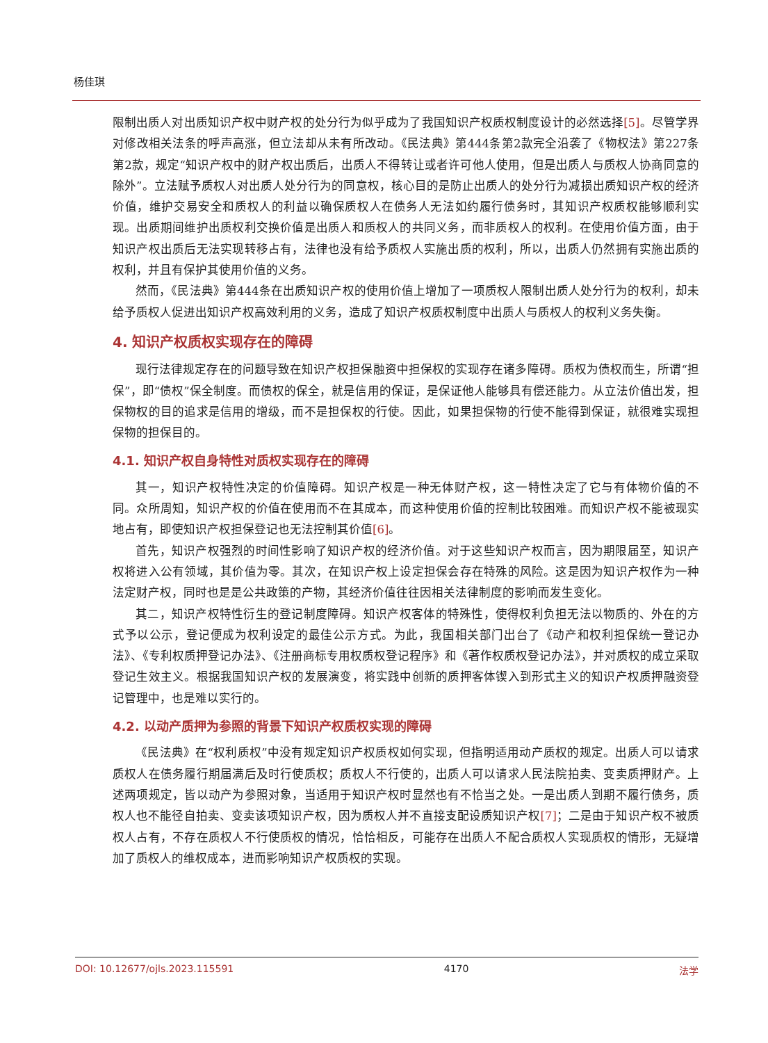杨佳琪
限制出质人对出质知识产权中财产权的处分行为似乎成为了我国知识产权质权制度设计的必然选择[5]。尽管学界对修改相关法条的呼声高涨，但立法却从未有所改动。《民法典》第444条第2款完全沿袭了《物权法》第227条第2款，规定“知识产权中的财产权出质后，出质人不得转让或者许可他人使用，但是出质人与质权人协商同意的除外”。立法赋予质权人对出质人处分行为的同意权，核心目的是防止出质人的处分行为减损出质知识产权的经济价值，维护交易安全和质权人的利益以确保质权人在债务人无法如约履行债务时，其知识产权质权能够顺利实现。出质期间维护出质权利交换价值是出质人和质权人的共同义务，而非质权人的权利。在使用价值方面，由于知识产权出质后无法实现转移占有，法律也没有给予质权人实施出质的权利，所以，出质人仍然拥有实施出质的权利，并且有保护其使用价值的义务。
然而，《民法典》第444条在出质知识产权的使用价值上增加了一项质权人限制出质人处分行为的权利，却未给予质权人促进出知识产权高效利用的义务，造成了知识产权质权制度中出质人与质权人的权利义务失衡。
4. 知识产权质权实现存在的障碍
现行法律规定存在的问题导致在知识产权担保融资中担保权的实现存在诸多障碍。质权为债权而生，所谓“担保”，即“债权”保全制度。而债权的保全，就是信用的保证，是保证他人能够具有偿还能力。从立法价值出发，担保物权的目的追求是信用的增级，而不是担保权的行使。因此，如果担保物的行使不能得到保证，就很难实现担保物的担保目的。
4.1. 知识产权自身特性对质权实现存在的障碍
其一，知识产权特性决定的价值障碍。知识产权是一种无体财产权，这一特性决定了它与有体物价值的不同。众所周知，知识产权的价值在使用而不在其成本，而这种使用价值的控制比较困难。而知识产权不能被现实地占有，即使知识产权担保登记也无法控制其价值[6]。
首先，知识产权强烈的时间性影响了知识产权的经济价值。对于这些知识产权而言，因为期限届至，知识产权将进入公有领域，其价值为零。其次，在知识产权上设定担保会存在特殊的风险。这是因为知识产权作为一种法定财产权，同时也是是公共政策的产物，其经济价值往往因相关法律制度的影响而发生变化。
其二，知识产权特性衍生的登记制度障碍。知识产权客体的特殊性，使得权利负担无法以物质的、外在的方式予以公示，登记便成为权利设定的最佳公示方式。为此，我国相关部门出台了《动产和权利担保统一登记办法》、《专利权质押登记办法》、《注册商标专用权质权登记程序》和《著作权质权登记办法》，并对质权的成立采取登记生效主义。根据我国知识产权的发展演变，将实践中创新的质押客体锲入到形式主义的知识产权质押融资登记管理中，也是难以实行的。
4.2. 以动产质押为参照的背景下知识产权质权实现的障碍
《民法典》在“权利质权”中没有规定知识产权质权如何实现，但指明适用动产质权的规定。出质人可以请求质权人在债务履行期届满后及时行使质权；质权人不行使的，出质人可以请求人民法院拍卖、变卖质押财产。上述两项规定，皆以动产为参照对象，当适用于知识产权时显然也有不恰当之处。一是出质人到期不履行债务，质权人也不能径自拍卖、变卖该项知识产权，因为质权人并不直接支配设质知识产权[7]；二是由于知识产权不被质权人占有，不存在质权人不行使质权的情况，恰恰相反，可能存在出质人不配合质权人实现质权的情形，无疑增加了质权人的维权成本，进而影响知识产权质权的实现。
DOI: 10.12677/ojls.2023.115591 4170 法学